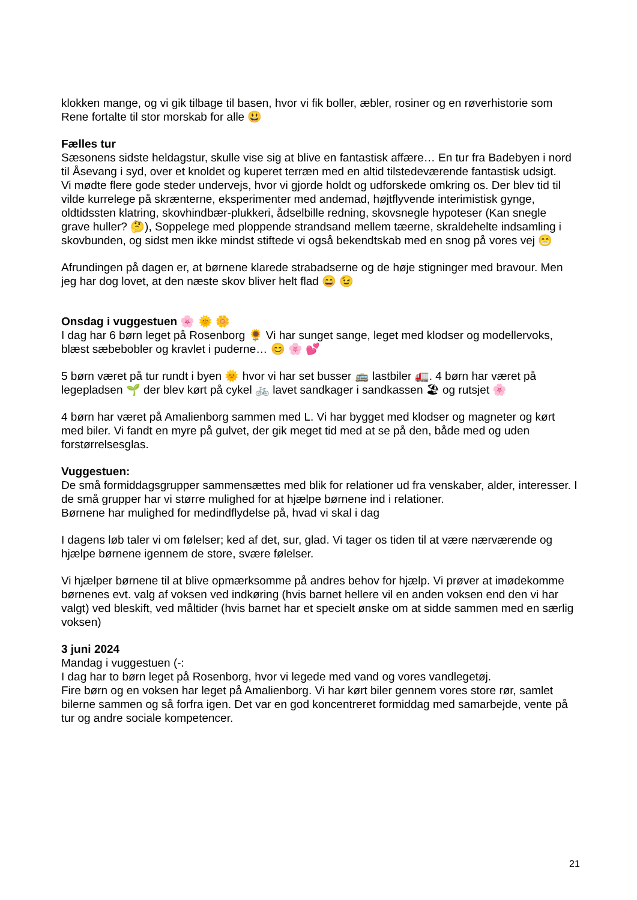klokken mange, og vi gik tilbage til basen, hvor vi fik boller, æbler, rosiner og en røverhistorie som Rene fortalte til stor morskab for alle 😃
Fælles tur
Sæsonens sidste heldagstur, skulle vise sig at blive en fantastisk affære… En tur fra Badebyen i nord til Åsevang i syd, over et knoldet og kuperet terræn med en altid tilstedeværende fantastisk udsigt.
Vi mødte flere gode steder undervejs, hvor vi gjorde holdt og udforskede omkring os. Der blev tid til vilde kurrelege på skrænterne, eksperimenter med andemad, højtflyvende interimistisk gynge, oldtidssten klatring, skovhindbær-plukkeri, ådselbille redning, skovsnegle hypoteser (Kan snegle grave huller? 🤔), Soppelege med ploppende strandsand mellem tæerne, skraldehelte indsamling i skovbunden, og sidst men ikke mindst stiftede vi også bekendtskab med en snog på vores vej 😁
Afrundingen på dagen er, at børnene klarede strabadserne og de høje stigninger med bravour. Men jeg har dog lovet, at den næste skov bliver helt flad 😄 😉
Onsdag i vuggestuen 🌸 🌞 🌼
I dag har 6 børn leget på Rosenborg 🌻 Vi har sunget sange, leget med klodser og modellervoks, blæst sæbebobler og kravlet i puderne… 😊 🌸 💕
5 børn været på tur rundt i byen 🌞 hvor vi har set busser 🚌 lastbiler 🚛. 4 børn har været på legepladsen 🌱 der blev kørt på cykel 🚲 lavet sandkager i sandkassen 🏖 og rutsjet 🌸
4 børn har været på Amalienborg sammen med L. Vi har bygget med klodser og magneter og kørt med biler. Vi fandt en myre på gulvet, der gik meget tid med at se på den, både med og uden forstørrelsesglas.
Vuggestuen:
De små formiddagsgrupper sammensættes med blik for relationer ud fra venskaber, alder, interesser. I de små grupper har vi større mulighed for at hjælpe børnene ind i relationer.
Børnene har mulighed for medindflydelse på, hvad vi skal i dag
I dagens løb taler vi om følelser; ked af det, sur, glad. Vi tager os tiden til at være nærværende og hjælpe børnene igennem de store, svære følelser.
Vi hjælper børnene til at blive opmærksomme på andres behov for hjælp. Vi prøver at imødekomme børnenes evt. valg af voksen ved indkøring (hvis barnet hellere vil en anden voksen end den vi har valgt) ved bleskift, ved måltider (hvis barnet har et specielt ønske om at sidde sammen med en særlig voksen)
3 juni 2024
Mandag i vuggestuen (-:
I dag har to børn leget på Rosenborg, hvor vi legede med vand og vores vandlegetøj.
Fire børn og en voksen har leget på Amalienborg. Vi har kørt biler gennem vores store rør, samlet bilerne sammen og så forfra igen. Det var en god koncentreret formiddag med samarbejde, vente på tur og andre sociale kompetencer.
21